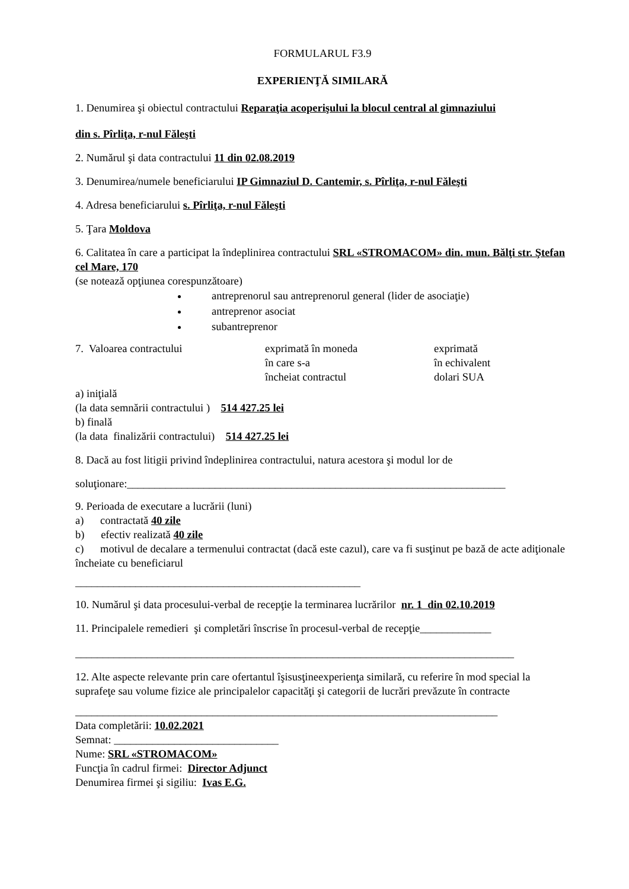FORMULARUL F3.9
EXPERIENŢĂ SIMILARĂ
1. Denumirea şi obiectul contractului Reparaţia acoperişului la blocul central al gimnaziului
din s. Pîrliţa, r-nul Făleşti
2. Numărul şi data contractului 11 din 02.08.2019
3. Denumirea/numele beneficiarului IP Gimnaziul D. Cantemir, s. Pîrliţa, r-nul Făleşti
4. Adresa beneficiarului s. Pîrliţa, r-nul Făleşti
5. Ţara Moldova
6. Calitatea în care a participat la îndeplinirea contractului SRL «STROMACOM» din. mun. Bălţi str. Ştefan cel Mare, 170
(se notează opţiunea corespunzătoare)
antreprenorul sau antreprenorul general (lider de asociaţie)
antreprenor asociat
subantreprenor
7. Valoarea contractului exprimată în moneda
în care s-a
încheiat contractul
exprimată
în echivalent
dolari SUA
a) iniţială
(la data semnării contractului ) 514 427.25 lei
b) finală
(la data finalizării contractului) 514 427.25 lei
8. Dacă au fost litigii privind îndeplinirea contractului, natura acestora şi modul lor de
soluţionare:_____________________________________________________________________
9. Perioada de executare a lucrării (luni)
a) contractată 40 zile
b) efectiv realizată 40 zile
c) motivul de decalare a termenului contractat (dacă este cazul), care va fi susţinut pe bază de acte adiţionale încheiate cu beneficiarul
____________________________________________________
10. Numărul şi data procesului-verbal de recepţie la terminarea lucrărilor nr. 1 din 02.10.2019
11. Principalele remedieri şi completări înscrise în procesul-verbal de recepţie_____________
________________________________________________________________________________
12. Alte aspecte relevante prin care ofertantul îşisusţineexperienţa similară, cu referire în mod special la suprafeţe sau volume fizice ale principalelor capacităţi şi categorii de lucrări prevăzute în contracte
_____________________________________________________________________________
Data completării: 10.02.2021
Semnat: ______________________________
Nume: SRL «STROMACOM»
Funcţia în cadrul firmei: Director Adjunct
Denumirea firmei şi sigiliu: Ivas E.G.